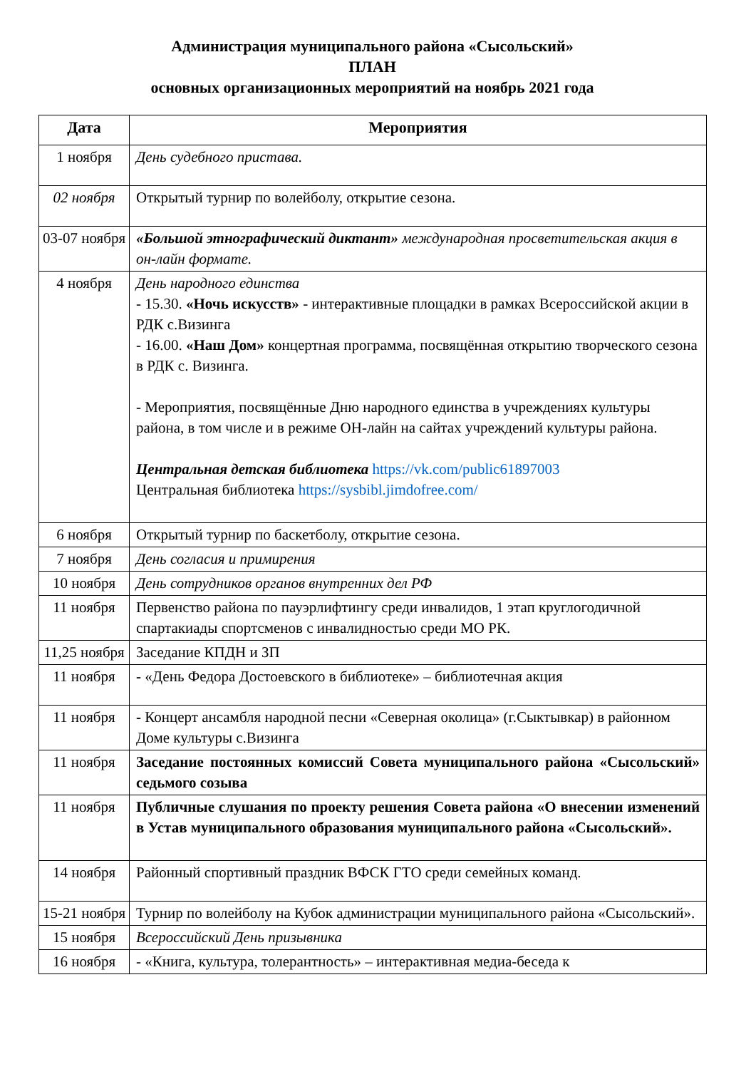Администрация муниципального района «Сысольский»
ПЛАН
основных организационных мероприятий на ноябрь 2021 года
| Дата | Мероприятия |
| --- | --- |
| 1 ноября | День судебного пристава. |
| 02 ноября | Открытый турнир по волейболу, открытие сезона. |
| 03-07 ноября | «Большой этнографический диктант» международная просветительская акция в он-лайн формате. |
| 4 ноября | День народного единства - 15.30. «Ночь искусств» - интерактивные площадки в рамках Всероссийской акции в РДК с.Визинга - 16.00. «Наш Дом» концертная программа, посвящённая открытию творческого сезона в РДК с. Визинга. - Мероприятия, посвящённые Дню народного единства в учреждениях культуры района, в том числе и в режиме ОН-лайн на сайтах учреждений культуры района. Центральная детская библиотека https://vk.com/public61897003 Центральная библиотека https://sysbibl.jimdofree.com/ |
| 6 ноября | Открытый турнир по баскетболу, открытие сезона. |
| 7 ноября | День согласия и примирения |
| 10 ноября | День сотрудников органов внутренних дел РФ |
| 11 ноября | Первенство района по пауэрлифтингу среди инвалидов, 1 этап круглогодичной спартакиады спортсменов с инвалидностью среди МО РК. |
| 11,25 ноября | Заседание КПДН и ЗП |
| 11 ноября | - «День Федора Достоевского в библиотеке» – библиотечная акция |
| 11 ноября | - Концерт ансамбля народной песни «Северная околица» (г.Сыктывкар) в районном Доме культуры с.Визинга |
| 11 ноября | Заседание постоянных комиссий Совета муниципального района «Сысольский» седьмого созыва |
| 11 ноября | Публичные слушания по проекту решения Совета района «О внесении изменений в Устав муниципального образования муниципального района «Сысольский». |
| 14 ноября | Районный спортивный праздник ВФСК ГТО среди семейных команд. |
| 15-21 ноября | Турнир по волейболу на Кубок администрации муниципального района «Сысольский». |
| 15 ноября | Всероссийский День призывника |
| 16 ноября | - «Книга, культура, толерантность» – интерактивная медиа-беседа к |